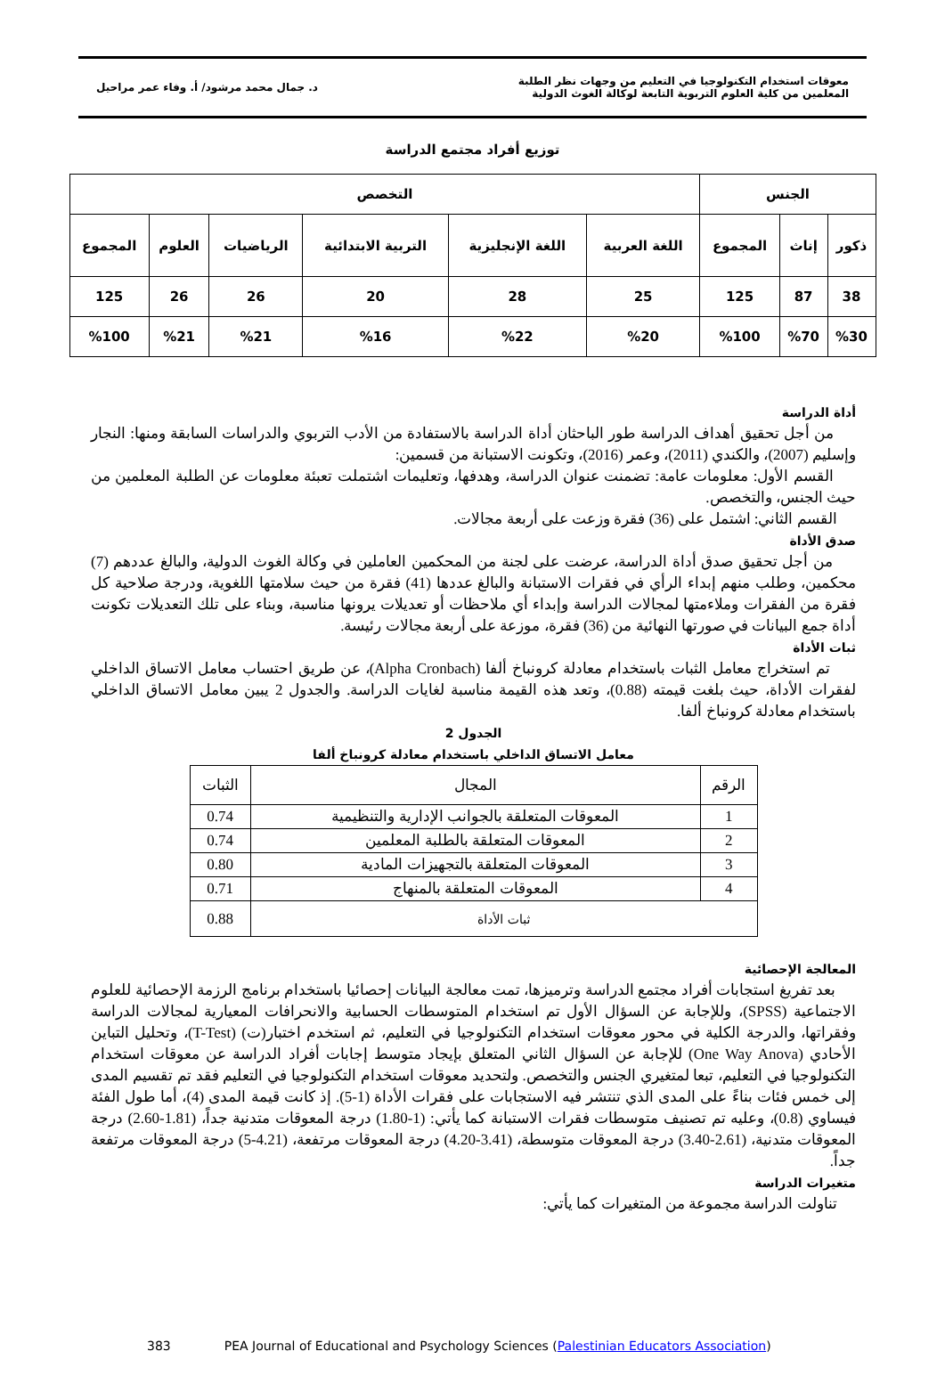معوقات استخدام التكنولوجيا في التعليم من وجهات نظر الطلبة
المعلمين من كلية العلوم التربوية التابعة لوكالة الغوث الدولية
د. جمال محمد مرشود/ أ. وفاء عمر مراحيل
توزيع أفراد مجتمع الدراسة
| الجنس | | | التخصص | | | | | |
| --- | --- | --- | --- | --- | --- | --- | --- | --- |
| ذكور | إناث | المجموع | اللغة العربية | اللغة الإنجليزية | التربية الابتدائية | الرياضيات | العلوم | المجموع |
| 38 | 87 | 125 | 25 | 28 | 20 | 26 | 26 | 125 |
| %30 | %70 | %100 | %20 | %22 | %16 | %21 | %21 | %100 |
أداة الدراسة
من أجل تحقيق أهداف الدراسة طور الباحثان أداة الدراسة بالاستفادة من الأدب التربوي والدراسات السابقة ومنها: النجار وإسليم (2007)، والكندي (2011)، وعمر (2016)، وتكونت الاستبانة من قسمين:
القسم الأول: معلومات عامة: تضمنت عنوان الدراسة، وهدفها، وتعليمات اشتملت تعبئة معلومات عن الطلبة المعلمين من حيث الجنس، والتخصص.
القسم الثاني: اشتمل على (36) فقرة وزعت على أربعة مجالات.
صدق الأداة
من أجل تحقيق صدق أداة الدراسة، عرضت على لجنة من المحكمين العاملين في وكالة الغوث الدولية، والبالغ عددهم (7) محكمين، وطلب منهم إبداء الرأي في فقرات الاستبانة والبالغ عددها (41) فقرة من حيث سلامتها اللغوية، ودرجة صلاحية كل فقرة من الفقرات وملاءمتها لمجالات الدراسة وإبداء أي ملاحظات أو تعديلات يرونها مناسبة، وبناء على تلك التعديلات تكونت أداة جمع البيانات في صورتها النهائية من (36) فقرة، موزعة على أربعة مجالات رئيسة.
ثبات الأداة
تم استخراج معامل الثبات باستخدام معادلة كرونباخ ألفا (Alpha Cronbach)، عن طريق احتساب معامل الاتساق الداخلي لفقرات الأداة، حيث بلغت قيمته (0.88)، وتعد هذه القيمة مناسبة لغايات الدراسة. والجدول 2 يبين معامل الاتساق الداخلي باستخدام معادلة كرونباخ ألفا.
الجدول 2
معامل الاتساق الداخلي باستخدام معادلة كرونباخ ألفا
| الرقم | المجال | الثبات |
| --- | --- | --- |
| 1 | المعوقات المتعلقة بالجوانب الإدارية والتنظيمية | 0.74 |
| 2 | المعوقات المتعلقة بالطلبة المعلمين | 0.74 |
| 3 | المعوقات المتعلقة بالتجهيزات المادية | 0.80 |
| 4 | المعوقات المتعلقة بالمنهاج | 0.71 |
| ثبات الأداة | | 0.88 |
المعالجة الإحصائية
بعد تفريغ استجابات أفراد مجتمع الدراسة وترميزها، تمت معالجة البيانات إحصائيا باستخدام برنامج الرزمة الإحصائية للعلوم الاجتماعية (SPSS)، وللإجابة عن السؤال الأول تم استخدام المتوسطات الحسابية والانحرافات المعيارية لمجالات الدراسة وفقراتها، والدرجة الكلية في محور معوقات استخدام التكنولوجيا في التعليم، ثم استخدم اختبار(ت) (T-Test)، وتحليل التباين الأحادي (One Way Anova) للإجابة عن السؤال الثاني المتعلق بإيجاد متوسط إجابات أفراد الدراسة عن معوقات استخدام التكنولوجيا في التعليم، تبعا لمتغيري الجنس والتخصص. ولتحديد معوقات استخدام التكنولوجيا في التعليم فقد تم تقسيم المدى إلى خمس فئات بناءً على المدى الذي تنتشر فيه الاستجابات على فقرات الأداة (1-5). إذ كانت قيمة المدى (4)، أما طول الفئة فيساوي (0.8)، وعليه تم تصنيف متوسطات فقرات الاستبانة كما يأتي: (1-1.80) درجة المعوقات متدنية جداً، (1.81-2.60) درجة المعوقات متدنية، (2.61-3.40) درجة المعوقات متوسطة، (3.41-4.20) درجة المعوقات مرتفعة، (4.21-5) درجة المعوقات مرتفعة جداً.
متغيرات الدراسة
تناولت الدراسة مجموعة من المتغيرات كما يأتي:
383 PEA Journal of Educational and Psychology Sciences (Palestinian Educators Association)